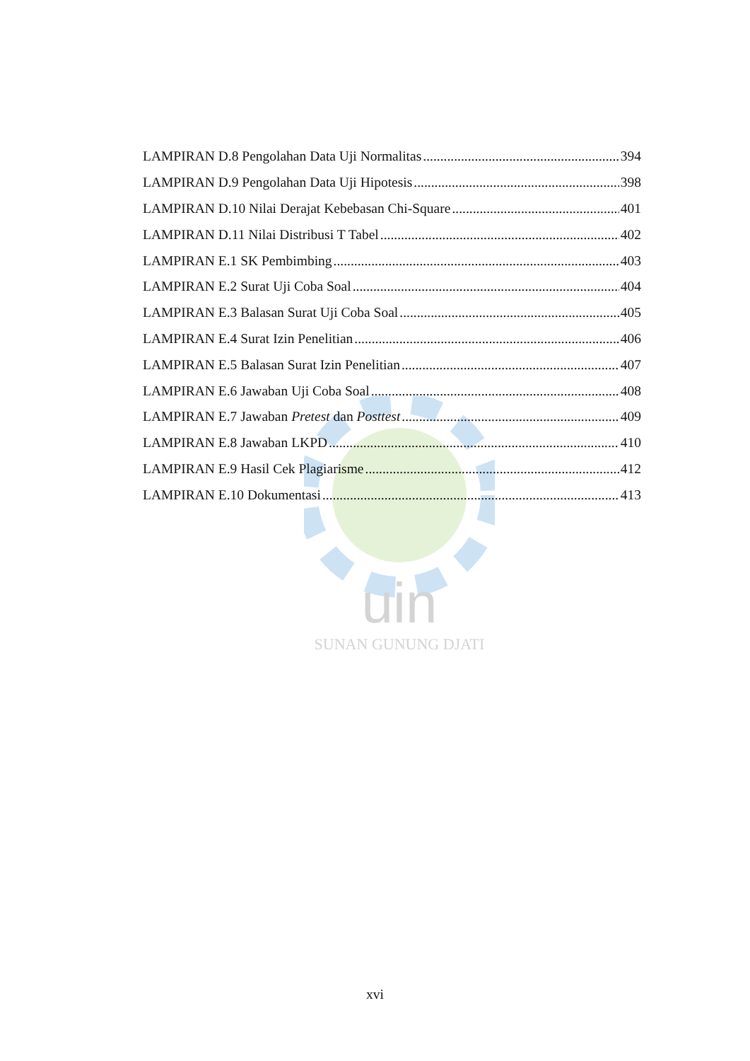uin
SUNAN GUNUNG DJATI
LAMPIRAN D.8 Pengolahan Data Uji Normalitas 394
LAMPIRAN D.9 Pengolahan Data Uji Hipotesis 398
LAMPIRAN D.10 Nilai Derajat Kebebasan Chi-Square 401
LAMPIRAN D.11 Nilai Distribusi T Tabel 402
LAMPIRAN E.1 SK Pembimbing 403
LAMPIRAN E.2 Surat Uji Coba Soal 404
LAMPIRAN E.3 Balasan Surat Uji Coba Soal 405
LAMPIRAN E.4 Surat Izin Penelitian 406
LAMPIRAN E.5 Balasan Surat Izin Penelitian 407
LAMPIRAN E.6 Jawaban Uji Coba Soal 408
LAMPIRAN E.7 Jawaban Pretest dan Posttest 409
LAMPIRAN E.8 Jawaban LKPD 410
LAMPIRAN E.9 Hasil Cek Plagiarisme 412
LAMPIRAN E.10 Dokumentasi 413
xvi